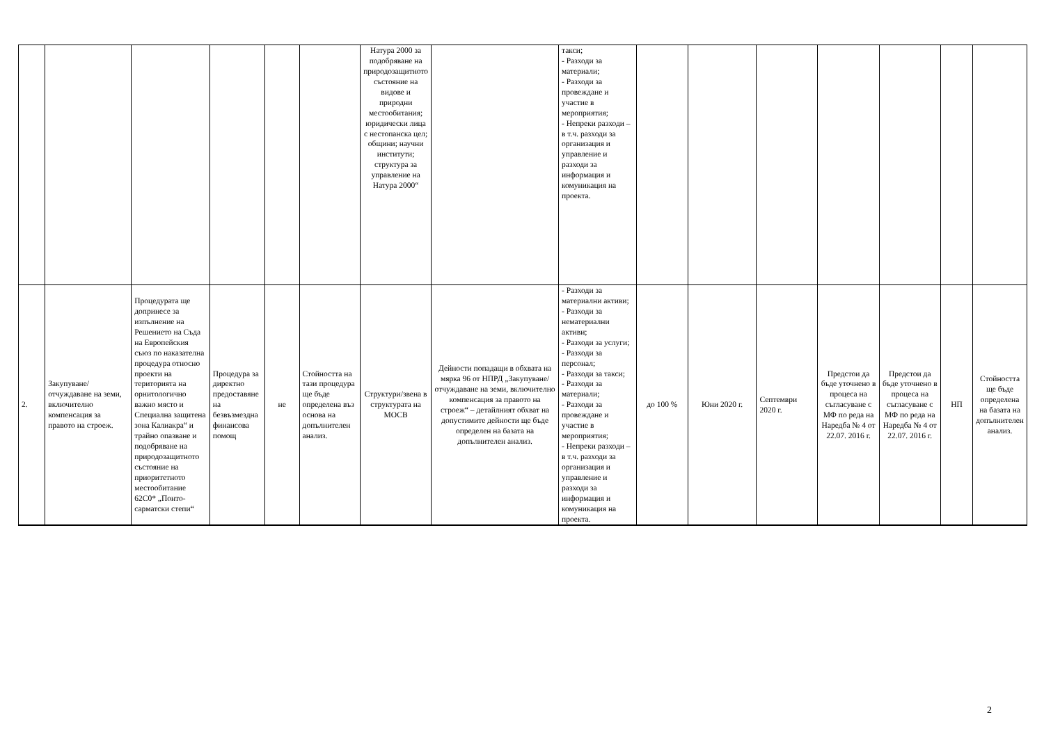| | | | | | | Натура 2000 за подобряване на природозащитното състояние на видове и природни местообитания; юридически лица с нестопанска цел; общини; научни институти; структура за управление на Натура 2000“ | | такси; - Разходи за материали; - Разходи за провеждане и участие в мероприятия; - Непреки разходи – в т.ч. разходи за организация и управление и разходи за информация и комуникация на проекта. | | | | | | | |
| 2. | Закупуване/отчуждаване на земи, включително компенсация за правото на строеж. | Процедурата ще допринесе за изпълнение на Решението на Съда на Европейския съюз по наказателна процедура относно проекти на територията на орнитологично важно място и Специална защитена зона Калиакра“ и трайно опазване и подобряване на природозащитното състояние на приоритетното местообитание 62С0* „Понто-сарматски степи“ | Процедура за директно предоставяне на безвъзмездна финансова помощ | не | Стойността на тази процедура ще бъде определена въз основа на допълнителен анализ. | Структури/звена в структурата на МОСВ | Дейности попадащи в обхвата на мярка 96 от НПРД „Закупуване/отчуждаване на земи, включително компенсация за правото на строеж“ – детайлният обхват на допустимите дейности ще бъде определен на базата на допълнителен анализ. | - Разходи за материални активи; - Разходи за нематериални активи; - Разходи за услуги; - Разходи за персонал; - Разходи за такси; - Разходи за материали; - Разходи за провеждане и участие в мероприятия; - Непреки разходи – в т.ч. разходи за организация и управление и разходи за информация и комуникация на проекта. | до 100 % | Юни 2020 г. | Септември 2020 г. | Предстои да бъде уточнено в процеса на съгласуване с МФ по реда на Наредба № 4 от 22.07. 2016 г. | Предстои да бъде уточнено в процеса на съгласуване с МФ по реда на Наредба № 4 от 22.07. 2016 г. | НП | Стойността ще бъде определена на базата на допълнителен анализ. |
2